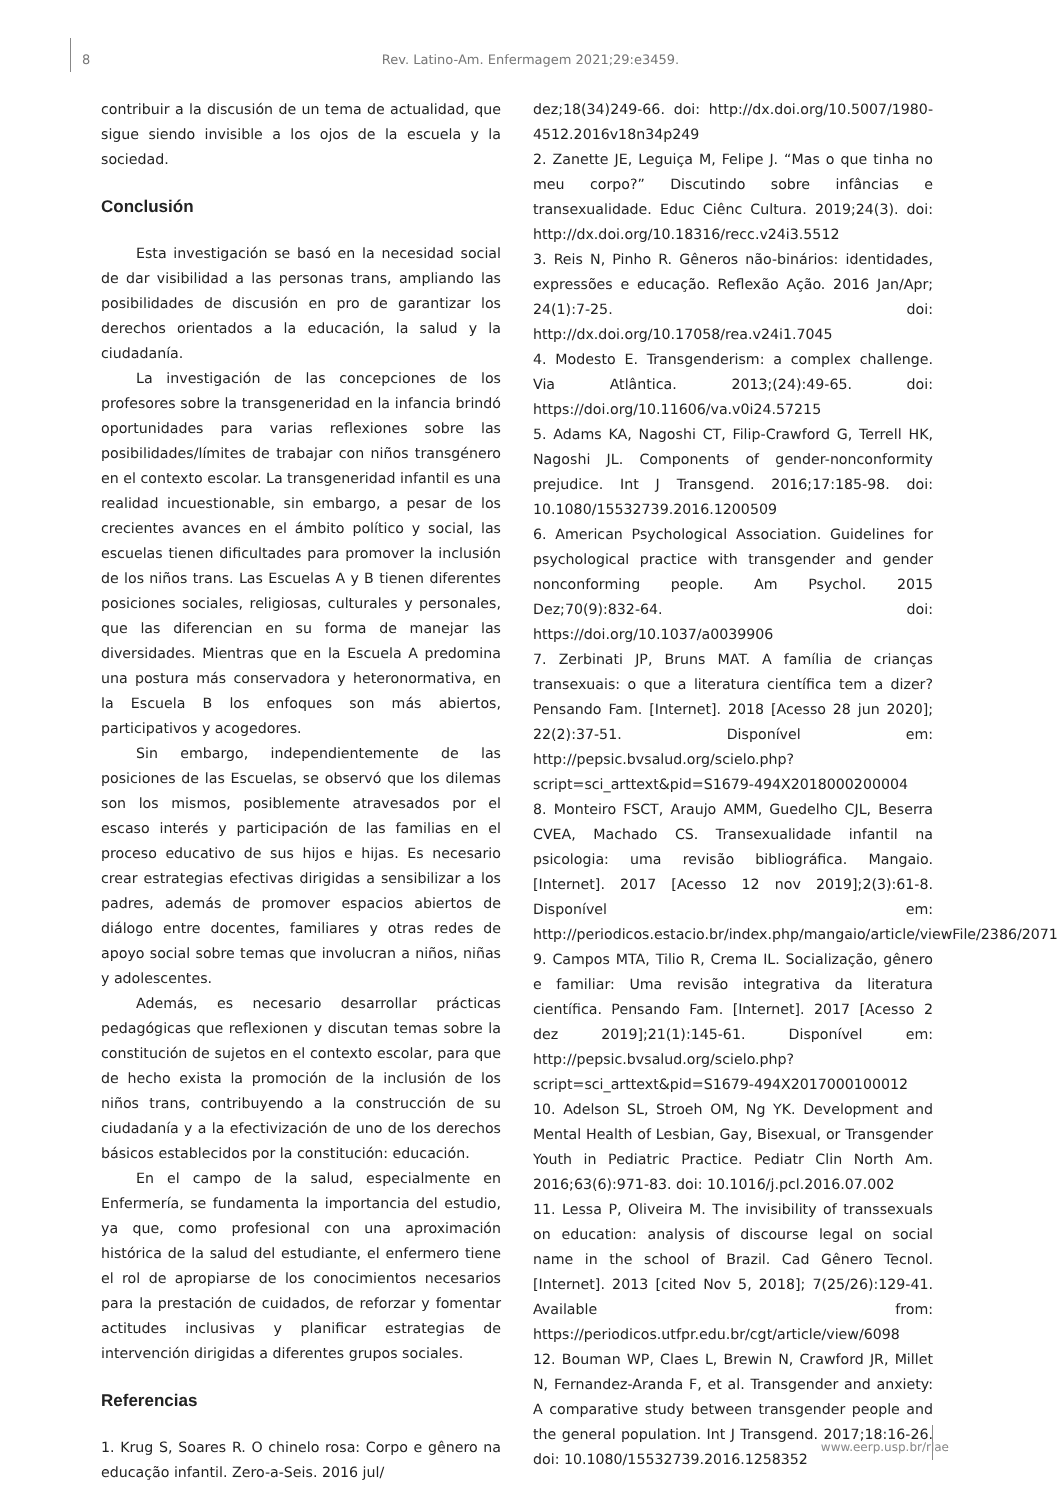8 Rev. Latino-Am. Enfermagem 2021;29:e3459.
contribuir a la discusión de un tema de actualidad, que sigue siendo invisible a los ojos de la escuela y la sociedad.
Conclusión
Esta investigación se basó en la necesidad social de dar visibilidad a las personas trans, ampliando las posibilidades de discusión en pro de garantizar los derechos orientados a la educación, la salud y la ciudadanía.
La investigación de las concepciones de los profesores sobre la transgeneridad en la infancia brindó oportunidades para varias reflexiones sobre las posibilidades/límites de trabajar con niños transgénero en el contexto escolar. La transgeneridad infantil es una realidad incuestionable, sin embargo, a pesar de los crecientes avances en el ámbito político y social, las escuelas tienen dificultades para promover la inclusión de los niños trans. Las Escuelas A y B tienen diferentes posiciones sociales, religiosas, culturales y personales, que las diferencian en su forma de manejar las diversidades. Mientras que en la Escuela A predomina una postura más conservadora y heteronormativa, en la Escuela B los enfoques son más abiertos, participativos y acogedores.
Sin embargo, independientemente de las posiciones de las Escuelas, se observó que los dilemas son los mismos, posiblemente atravesados por el escaso interés y participación de las familias en el proceso educativo de sus hijos e hijas. Es necesario crear estrategias efectivas dirigidas a sensibilizar a los padres, además de promover espacios abiertos de diálogo entre docentes, familiares y otras redes de apoyo social sobre temas que involucran a niños, niñas y adolescentes.
Además, es necesario desarrollar prácticas pedagógicas que reflexionen y discutan temas sobre la constitución de sujetos en el contexto escolar, para que de hecho exista la promoción de la inclusión de los niños trans, contribuyendo a la construcción de su ciudadanía y a la efectivización de uno de los derechos básicos establecidos por la constitución: educación.
En el campo de la salud, especialmente en Enfermería, se fundamenta la importancia del estudio, ya que, como profesional con una aproximación histórica de la salud del estudiante, el enfermero tiene el rol de apropiarse de los conocimientos necesarios para la prestación de cuidados, de reforzar y fomentar actitudes inclusivas y planificar estrategias de intervención dirigidas a diferentes grupos sociales.
Referencias
1. Krug S, Soares R. O chinelo rosa: Corpo e gênero na educação infantil. Zero-a-Seis. 2016 jul/
dez;18(34)249-66. doi: http://dx.doi.org/10.5007/1980-4512.2016v18n34p249
2. Zanette JE, Leguiça M, Felipe J. “Mas o que tinha no meu corpo?” Discutindo sobre infâncias e transexualidade. Educ Ciênc Cultura. 2019;24(3). doi: http://dx.doi.org/10.18316/recc.v24i3.5512
3. Reis N, Pinho R. Gêneros não-binários: identidades, expressões e educação. Reflexão Ação. 2016 Jan/Apr; 24(1):7-25. doi: http://dx.doi.org/10.17058/rea.v24i1.7045
4. Modesto E. Transgenderism: a complex challenge. Via Atlântica. 2013;(24):49-65. doi: https://doi.org/10.11606/va.v0i24.57215
5. Adams KA, Nagoshi CT, Filip-Crawford G, Terrell HK, Nagoshi JL. Components of gender-nonconformity prejudice. Int J Transgend. 2016;17:185-98. doi: 10.1080/15532739.2016.1200509
6. American Psychological Association. Guidelines for psychological practice with transgender and gender nonconforming people. Am Psychol. 2015 Dez;70(9):832-64. doi: https://doi.org/10.1037/a0039906
7. Zerbinati JP, Bruns MAT. A família de crianças transexuais: o que a literatura científica tem a dizer? Pensando Fam. [Internet]. 2018 [Acesso 28 jun 2020]; 22(2):37-51. Disponível em: http://pepsic.bvsalud.org/scielo.php?script=sci_arttext&pid=S1679-494X2018000200004
8. Monteiro FSCT, Araujo AMM, Guedelho CJL, Beserra CVEA, Machado CS. Transexualidade infantil na psicologia: uma revisão bibliográfica. Mangaio. [Internet]. 2017 [Acesso 12 nov 2019];2(3):61-8. Disponível em: http://periodicos.estacio.br/index.php/mangaio/article/viewFile/2386/2071
9. Campos MTA, Tilio R, Crema IL. Socialização, gênero e familiar: Uma revisão integrativa da literatura científica. Pensando Fam. [Internet]. 2017 [Acesso 2 dez 2019];21(1):145-61. Disponível em: http://pepsic.bvsalud.org/scielo.php?script=sci_arttext&pid=S1679-494X2017000100012
10. Adelson SL, Stroeh OM, Ng YK. Development and Mental Health of Lesbian, Gay, Bisexual, or Transgender Youth in Pediatric Practice. Pediatr Clin North Am. 2016;63(6):971-83. doi: 10.1016/j.pcl.2016.07.002
11. Lessa P, Oliveira M. The invisibility of transsexuals on education: analysis of discourse legal on social name in the school of Brazil. Cad Gênero Tecnol. [Internet]. 2013 [cited Nov 5, 2018]; 7(25/26):129-41. Available from: https://periodicos.utfpr.edu.br/cgt/article/view/6098
12. Bouman WP, Claes L, Brewin N, Crawford JR, Millet N, Fernandez-Aranda F, et al. Transgender and anxiety: A comparative study between transgender people and the general population. Int J Transgend. 2017;18:16-26. doi: 10.1080/15532739.2016.1258352
www.eerp.usp.br/rlae